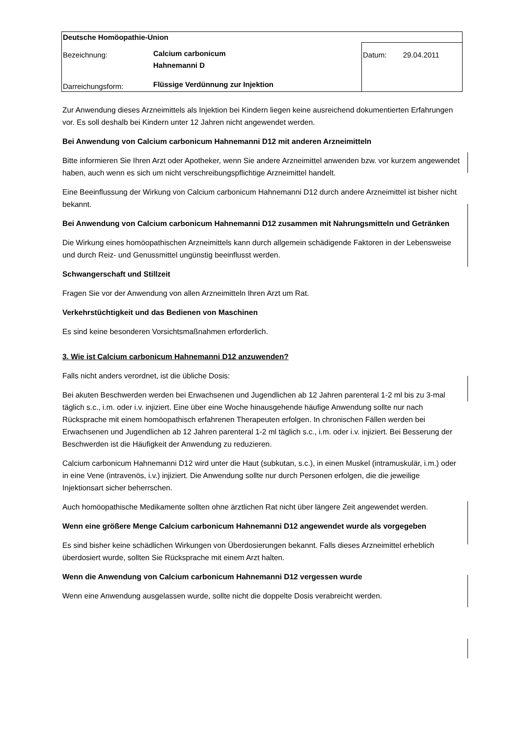| Deutsche Homöopathie-Union | | |
| Bezeichnung: | Calcium carbonicum Hahnemanni D | Datum: 29.04.2011 |
| Darreichungsform: | Flüssige Verdünnung zur Injektion | |
Zur Anwendung dieses Arzneimittels als Injektion bei Kindern liegen keine ausreichend dokumentierten Erfahrungen vor. Es soll deshalb bei Kindern unter 12 Jahren nicht angewendet werden.
Bei Anwendung von Calcium carbonicum Hahnemanni D12 mit anderen Arzneimitteln
Bitte informieren Sie Ihren Arzt oder Apotheker, wenn Sie andere Arzneimittel anwenden bzw. vor kurzem angewendet haben, auch wenn es sich um nicht verschreibungspflichtige Arzneimittel handelt.
Eine Beeinflussung der Wirkung von Calcium carbonicum Hahnemanni D12 durch andere Arzneimittel ist bisher nicht bekannt.
Bei Anwendung von Calcium carbonicum Hahnemanni D12 zusammen mit Nahrungsmitteln und Getränken
Die Wirkung eines homöopathischen Arzneimittels kann durch allgemein schädigende Faktoren in der Lebensweise und durch Reiz- und Genussmittel ungünstig beeinflusst werden.
Schwangerschaft und Stillzeit
Fragen Sie vor der Anwendung von allen Arzneimitteln Ihren Arzt um Rat.
Verkehrstüchtigkeit und das Bedienen von Maschinen
Es sind keine besonderen Vorsichtsmaßnahmen erforderlich.
3. Wie ist Calcium carbonicum Hahnemanni D12 anzuwenden?
Falls nicht anders verordnet, ist die übliche Dosis:
Bei akuten Beschwerden werden bei Erwachsenen und Jugendlichen ab 12 Jahren parenteral 1-2 ml bis zu 3-mal täglich s.c., i.m. oder i.v. injiziert. Eine über eine Woche hinausgehende häufige Anwendung sollte nur nach Rücksprache mit einem homöopathisch erfahrenen Therapeuten erfolgen. In chronischen Fällen werden bei Erwachsenen und Jugendlichen ab 12 Jahren parenteral 1-2 ml täglich s.c., i.m. oder i.v. injiziert. Bei Besserung der Beschwerden ist die Häufigkeit der Anwendung zu reduzieren.
Calcium carbonicum Hahnemanni D12 wird unter die Haut (subkutan, s.c.), in einen Muskel (intramuskulär, i.m.) oder in eine Vene (intravenös, i.v.) injiziert. Die Anwendung sollte nur durch Personen erfolgen, die die jeweilige Injektionsart sicher beherrschen.
Auch homöopathische Medikamente sollten ohne ärztlichen Rat nicht über längere Zeit angewendet werden.
Wenn eine größere Menge Calcium carbonicum Hahnemanni D12 angewendet wurde als vorgegeben
Es sind bisher keine schädlichen Wirkungen von Überdosierungen bekannt. Falls dieses Arzneimittel erheblich überdosiert wurde, sollten Sie Rücksprache mit einem Arzt halten.
Wenn die Anwendung von Calcium carbonicum Hahnemanni D12 vergessen wurde
Wenn eine Anwendung ausgelassen wurde, sollte nicht die doppelte Dosis verabreicht werden.